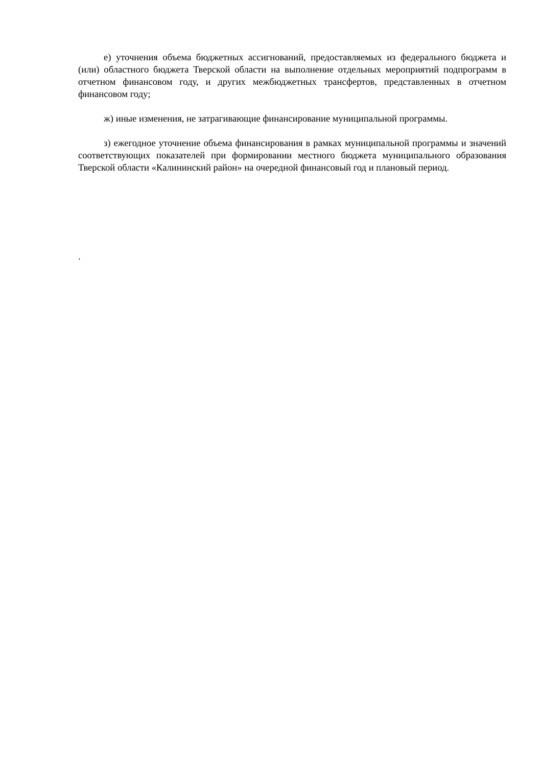е) уточнения объема бюджетных ассигнований, предоставляемых из федерального бюджета и (или) областного бюджета Тверской области на выполнение отдельных мероприятий подпрограмм в отчетном финансовом году, и других межбюджетных трансфертов, представленных в отчетном финансовом году;
ж) иные изменения, не затрагивающие финансирование муниципальной программы.
з) ежегодное уточнение объема финансирования в рамках муниципальной программы и значений соответствующих показателей при формировании местного бюджета муниципального образования Тверской области «Калининский район» на очередной финансовый год и плановый период.
.